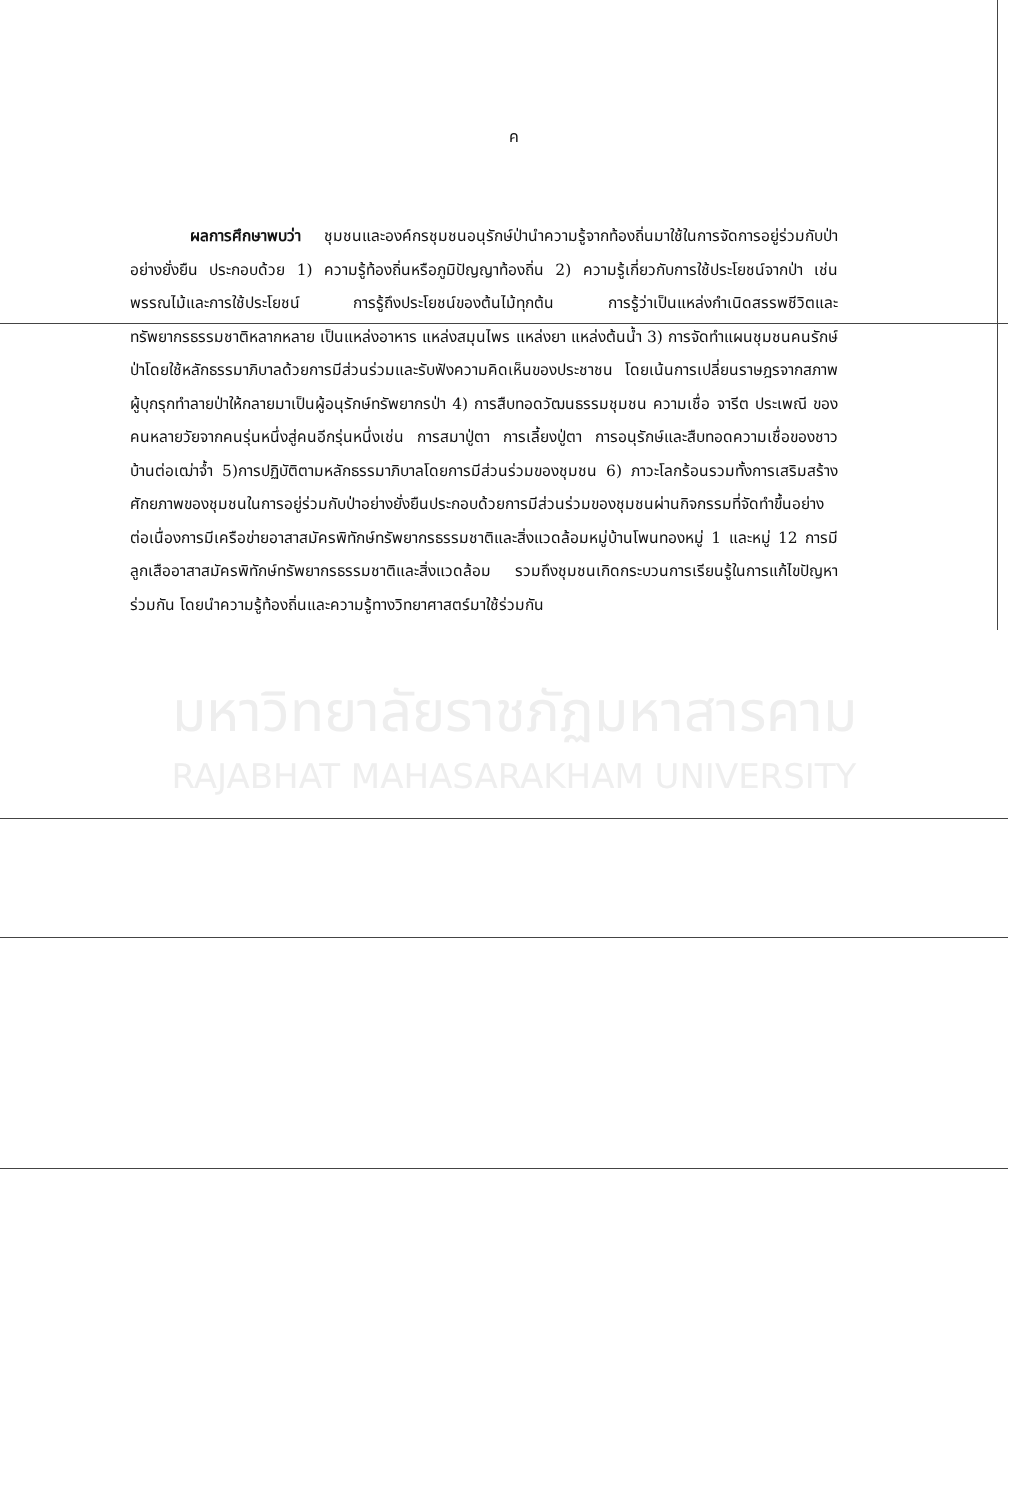ค
ผลการศึกษาพบว่า ชุมชนและองค์กรชุมชนอนุรักษ์ป่านำความรู้จากท้องถิ่นมาใช้ในการจัดการอยู่ร่วมกับป่าอย่างยั่งยืน ประกอบด้วย 1) ความรู้ท้องถิ่นหรือภูมิปัญญาท้องถิ่น 2) ความรู้เกี่ยวกับการใช้ประโยชน์จากป่า เช่น พรรณไม้และการใช้ประโยชน์ การรู้ถึงประโยชน์ของต้นไม้ทุกต้น การรู้ว่าเป็นแหล่งกำเนิดสรรพชีวิตและทรัพยากรธรรมชาติหลากหลาย เป็นแหล่งอาหาร แหล่งสมุนไพร แหล่งยา แหล่งต้นน้ำ 3) การจัดทำแผนชุมชนคนรักษ์ป่าโดยใช้หลักธรรมาภิบาลด้วยการมีส่วนร่วมและรับฟังความคิดเห็นของประชาชน โดยเน้นการเปลี่ยนราษฎรจากสภาพผู้บุกรุกทำลายป่าให้กลายมาเป็นผู้อนุรักษ์ทรัพยากรป่า 4) การสืบทอดวัฒนธรรมชุมชน ความเชื่อ จารีต ประเพณี ของคนหลายวัยจากคนรุ่นหนึ่งสู่คนอีกรุ่นหนึ่งเช่น การสมาปู่ตา การเลี้ยงปู่ตา การอนุรักษ์และสืบทอดความเชื่อของชาวบ้านต่อเฒ่าจ้ำ 5)การปฏิบัติตามหลักธรรมาภิบาลโดยการมีส่วนร่วมของชุมชน 6) ภาวะโลกร้อนรวมทั้งการเสริมสร้างศักยภาพของชุมชนในการอยู่ร่วมกับป่าอย่างยั่งยืนประกอบด้วยการมีส่วนร่วมของชุมชนผ่านกิจกรรมที่จัดทำขึ้นอย่างต่อเนื่องการมีเครือข่ายอาสาสมัครพิทักษ์ทรัพยากรธรรมชาติและสิ่งแวดล้อมหมู่บ้านโพนทองหมู่ 1 และหมู่ 12 การมีลูกเสืออาสาสมัครพิทักษ์ทรัพยากรธรรมชาติและสิ่งแวดล้อม รวมถึงชุมชนเกิดกระบวนการเรียนรู้ในการแก้ไขปัญหาร่วมกัน โดยนำความรู้ท้องถิ่นและความรู้ทางวิทยาศาสตร์มาใช้ร่วมกัน
มหาวิทยาลัยราชภัฏมหาสารคาม
RAJABHAT MAHASARAKHAM UNIVERSITY